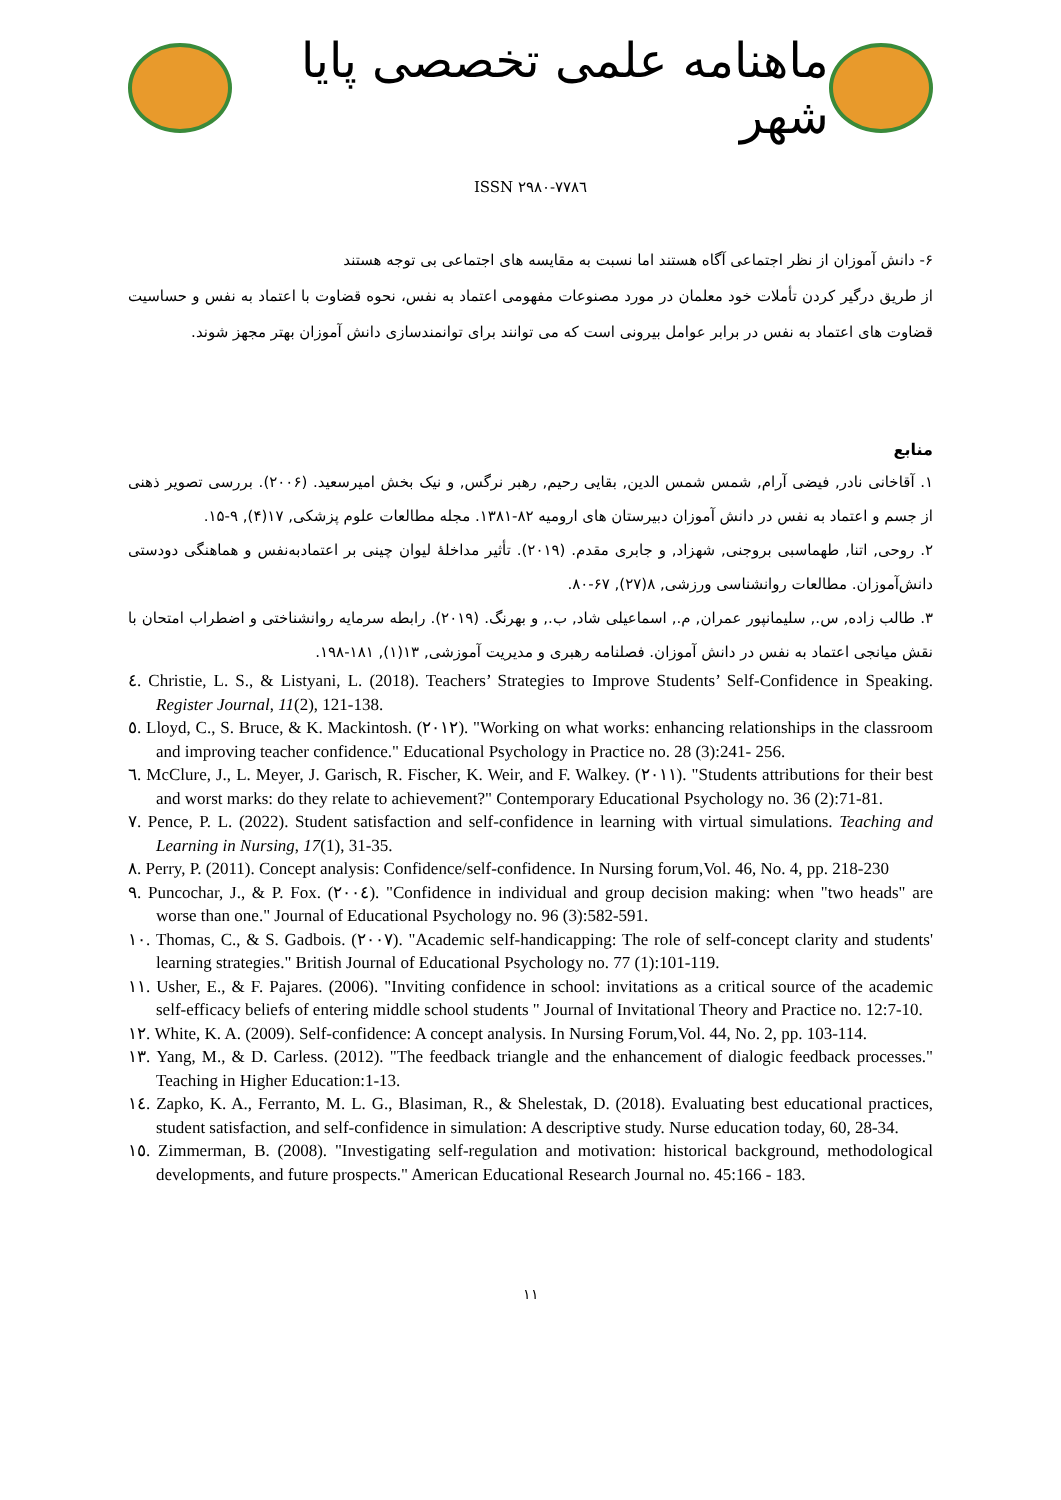ماهنامه علمی تخصصی پایا شهر
ISSN ۲۹۸۰-۷۷۸٦
۶- دانش آموزان از نظر اجتماعی آگاه هستند اما نسبت به مقایسه های اجتماعی بی توجه هستند
از طریق درگیر کردن تأملات خود معلمان در مورد مصنوعات مفهومی اعتماد به نفس، نحوه قضاوت با اعتماد به نفس و حساسیت قضاوت های اعتماد به نفس در برابر عوامل بیرونی است که می توانند برای توانمندسازی دانش آموزان بهتر مجهز شوند.
منابع
۱. آقاخانی نادر, فیضی آرام, شمس شمس الدین, بقایی رحیم, رهبر نرگس, و نیک بخش امیرسعید. (۲۰۰۶). بررسی تصویر ذهنی از جسم و اعتماد به نفس در دانش آموزان دبیرستان های ارومیه ۸۲-۱۳۸۱. مجله مطالعات علوم پزشکی, ۱۷(۴), ۹-۱۵.
۲. روحی, اتنا, طهماسبی بروجنی, شهزاد, و جابری مقدم. (۲۰۱۹). تأثیر مداخلهٔ لیوان چینی بر اعتمادبه‌نفس و هماهنگی دودستی دانش‌آموزان. مطالعات روانشناسی ورزشی, ۸(۲۷), ۶۷-۸۰.
۳. طالب زاده, س., سلیمانپور عمران, م., اسماعیلی شاد, ب., و بهرنگ. (۲۰۱۹). رابطه سرمایه روانشناختی و اضطراب امتحان با نقش میانجی اعتماد به نفس در دانش آموزان. فصلنامه رهبری و مدیریت آموزشی, ۱۳(۱), ۱۸۱-۱۹۸.
٤. Christie, L. S., & Listyani, L. (2018). Teachers’ Strategies to Improve Students’ Self-Confidence in Speaking. Register Journal, 11(2), 121-138.
٥. Lloyd, C., S. Bruce, & K. Mackintosh. (۲۰۱۲). "Working on what works: enhancing relationships in the classroom and improving teacher confidence." Educational Psychology in Practice no. 28 (3):241- 256.
٦. McClure, J., L. Meyer, J. Garisch, R. Fischer, K. Weir, and F. Walkey. (۲۰۱۱). "Students attributions for their best and worst marks: do they relate to achievement?" Contemporary Educational Psychology no. 36 (2):71-81.
٧. Pence, P. L. (2022). Student satisfaction and self-confidence in learning with virtual simulations. Teaching and Learning in Nursing, 17(1), 31-35.
٨. Perry, P. (2011). Concept analysis: Confidence/self-confidence. In Nursing forum,Vol. 46, No. 4, pp. 218-230
٩. Puncochar, J., & P. Fox. (۲۰۰٤). "Confidence in individual and group decision making: when "two heads" are worse than one." Journal of Educational Psychology no. 96 (3):582-591.
١٠. Thomas, C., & S. Gadbois. (۲۰۰۷). "Academic self-handicapping: The role of self-concept clarity and students' learning strategies." British Journal of Educational Psychology no. 77 (1):101-119.
١١. Usher, E., & F. Pajares. (2006). "Inviting confidence in school: invitations as a critical source of the academic self-efficacy beliefs of entering middle school students " Journal of Invitational Theory and Practice no. 12:7-10.
١٢. White, K. A. (2009). Self-confidence: A concept analysis. In Nursing Forum,Vol. 44, No. 2, pp. 103-114.
١٣. Yang, M., & D. Carless. (2012). "The feedback triangle and the enhancement of dialogic feedback processes." Teaching in Higher Education:1-13.
١٤. Zapko, K. A., Ferranto, M. L. G., Blasiman, R., & Shelestak, D. (2018). Evaluating best educational practices, student satisfaction, and self-confidence in simulation: A descriptive study. Nurse education today, 60, 28-34.
١٥. Zimmerman, B. (2008). "Investigating self-regulation and motivation: historical background, methodological developments, and future prospects." American Educational Research Journal no. 45:166 - 183.
۱۱